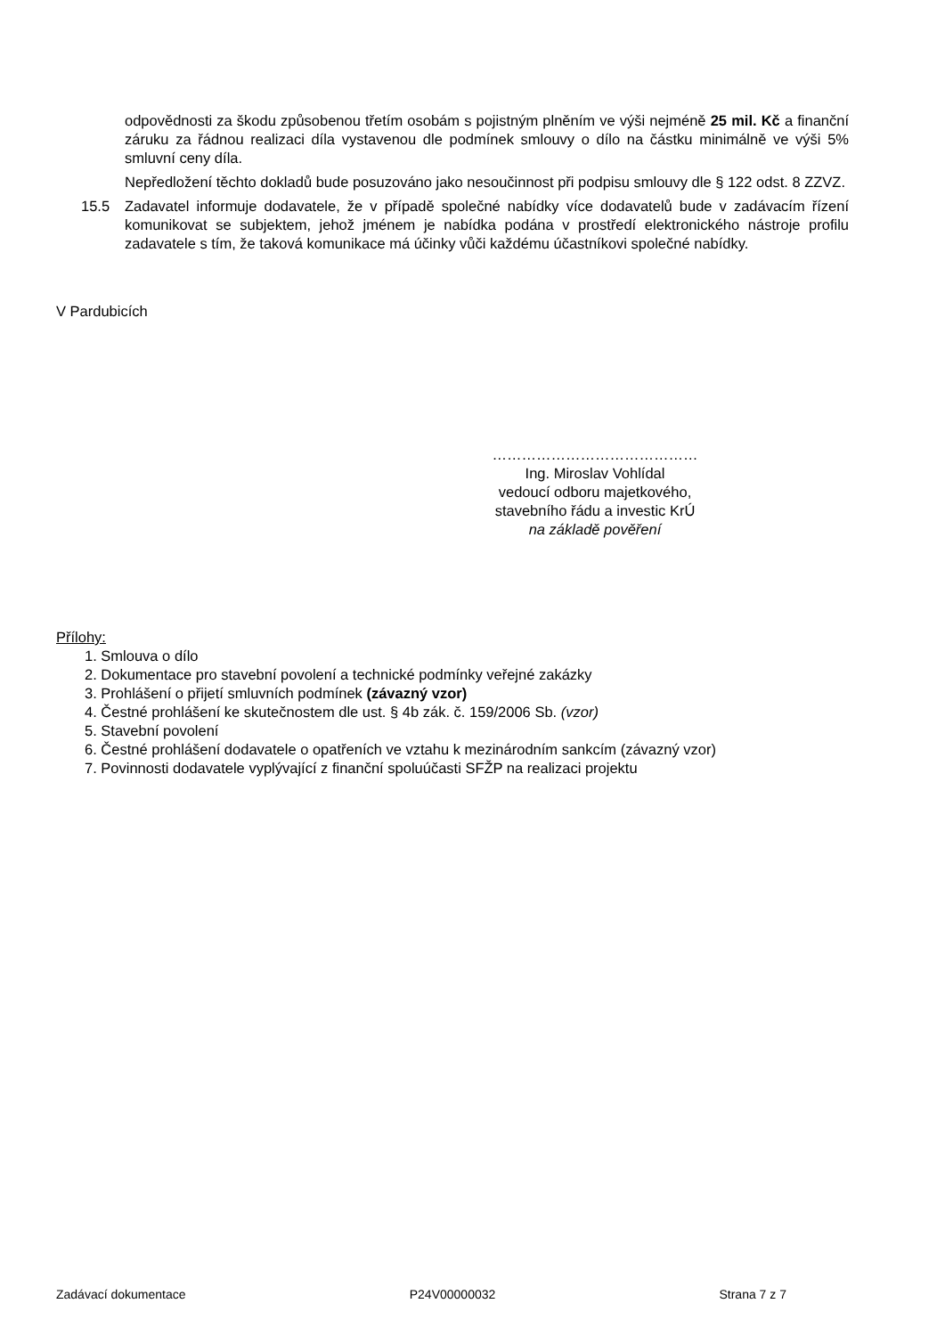odpovědnosti za škodu způsobenou třetím osobám s pojistným plněním ve výši nejméně 25 mil. Kč a finanční záruku za řádnou realizaci díla vystavenou dle podmínek smlouvy o dílo na částku minimálně ve výši 5% smluvní ceny díla.
Nepředložení těchto dokladů bude posuzováno jako nesoučinnost při podpisu smlouvy dle § 122 odst. 8 ZZVZ.
15.5 Zadavatel informuje dodavatele, že v případě společné nabídky více dodavatelů bude v zadávacím řízení komunikovat se subjektem, jehož jménem je nabídka podána v prostředí elektronického nástroje profilu zadavatele s tím, že taková komunikace má účinky vůči každému účastníkovi společné nabídky.
V Pardubicích
……………………………………
Ing. Miroslav Vohlídal
vedoucí odboru majetkového,
stavebního řádu a investic KrÚ
na základě pověření
Přílohy:
1. Smlouva o dílo
2. Dokumentace pro stavební povolení a technické podmínky veřejné zakázky
3. Prohlášení o přijetí smluvních podmínek (závazný vzor)
4. Čestné prohlášení ke skutečnostem dle ust. § 4b zák. č. 159/2006 Sb. (vzor)
5. Stavební povolení
6. Čestné prohlášení dodavatele o opatřeních ve vztahu k mezinárodním sankcím (závazný vzor)
7. Povinnosti dodavatele vyplývající z finanční spoluúčasti SFŽP na realizaci projektu
Zadávací dokumentace P24V00000032 Strana 7 z 7